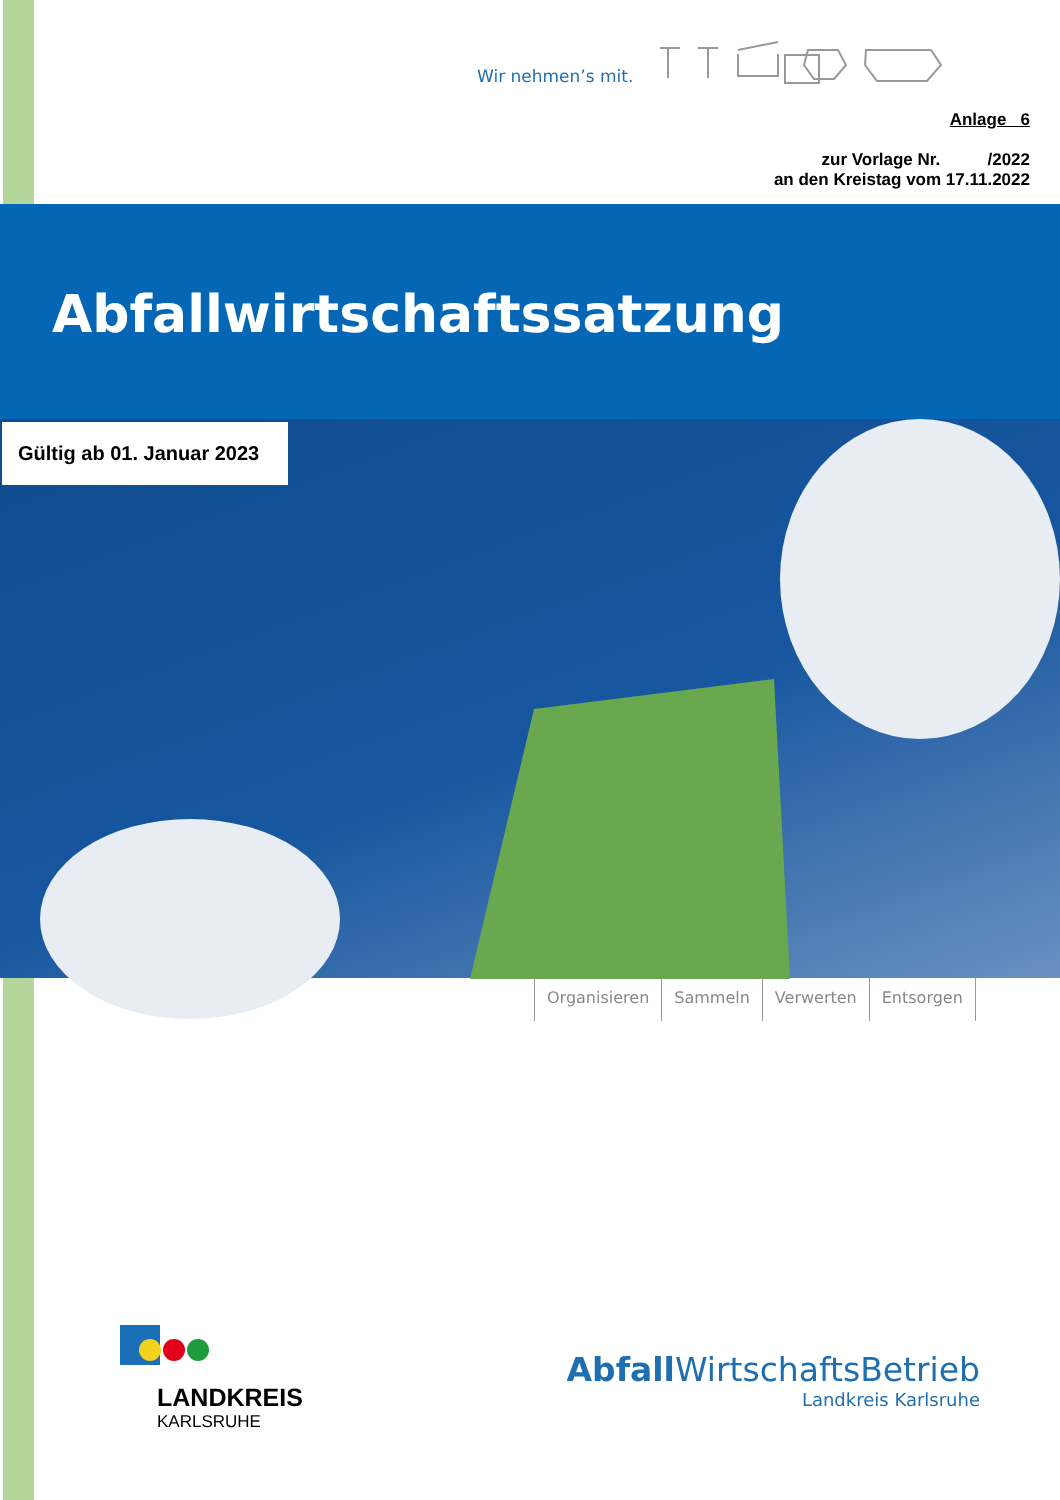Wir nehmen’s mit.
Anlage 6
zur Vorlage Nr. /2022
an den Kreistag vom 17.11.2022
Abfallwirtschaftssatzung
Gültig ab 01. Januar 2023
Organisieren Sammeln Verwerten Entsorgen
LANDKREIS
KARLSRUHE
Abfall WirtschaftsBetrieb
Landkreis Karlsruhe